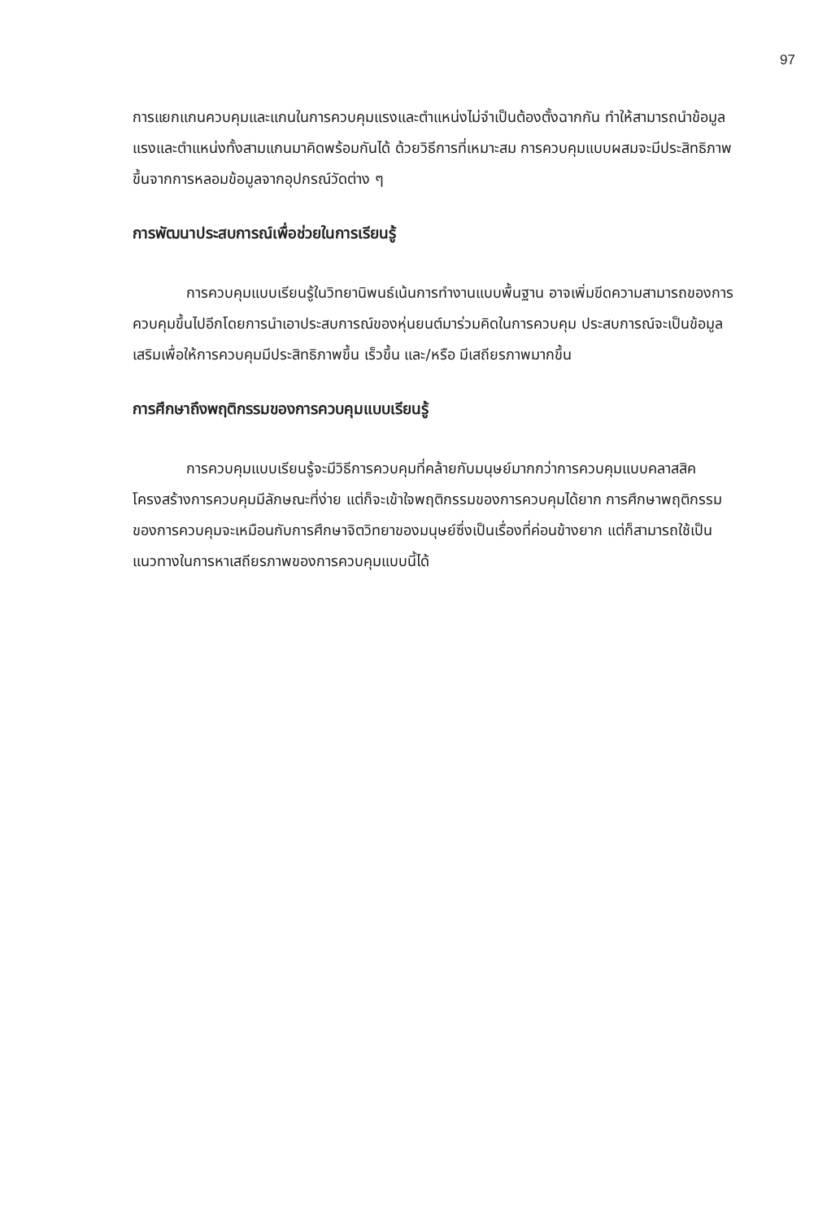97
การแยกแกนควบคุมและแกนในการควบคุมแรงและตำแหน่งไม่จำเป็นต้องตั้งฉากกัน ทำให้สามารถนำข้อมูลแรงและตำแหน่งทั้งสามแกนมาคิดพร้อมกันได้ ด้วยวิธีการที่เหมาะสม การควบคุมแบบผสมจะมีประสิทธิภาพขึ้นจากการหลอมข้อมูลจากอุปกรณ์วัดต่าง ๆ
การพัฒนาประสบการณ์เพื่อช่วยในการเรียนรู้
การควบคุมแบบเรียนรู้ในวิทยานิพนธ์เน้นการทำงานแบบพื้นฐาน อาจเพิ่มขีดความสามารถของการควบคุมขึ้นไปอีกโดยการนำเอาประสบการณ์ของหุ่นยนต์มาร่วมคิดในการควบคุม ประสบการณ์จะเป็นข้อมูลเสริมเพื่อให้การควบคุมมีประสิทธิภาพขึ้น เร็วขึ้น และ/หรือ มีเสถียรภาพมากขึ้น
การศึกษาถึงพฤติกรรมของการควบคุมแบบเรียนรู้
การควบคุมแบบเรียนรู้จะมีวิธีการควบคุมที่คล้ายกับมนุษย์มากกว่าการควบคุมแบบคลาสสิค โครงสร้างการควบคุมมีลักษณะที่ง่าย แต่ก็จะเข้าใจพฤติกรรมของการควบคุมได้ยาก การศึกษาพฤติกรรมของการควบคุมจะเหมือนกับการศึกษาจิตวิทยาของมนุษย์ซึ่งเป็นเรื่องที่ค่อนข้างยาก แต่ก็สามารถใช้เป็นแนวทางในการหาเสถียรภาพของการควบคุมแบบนี้ได้